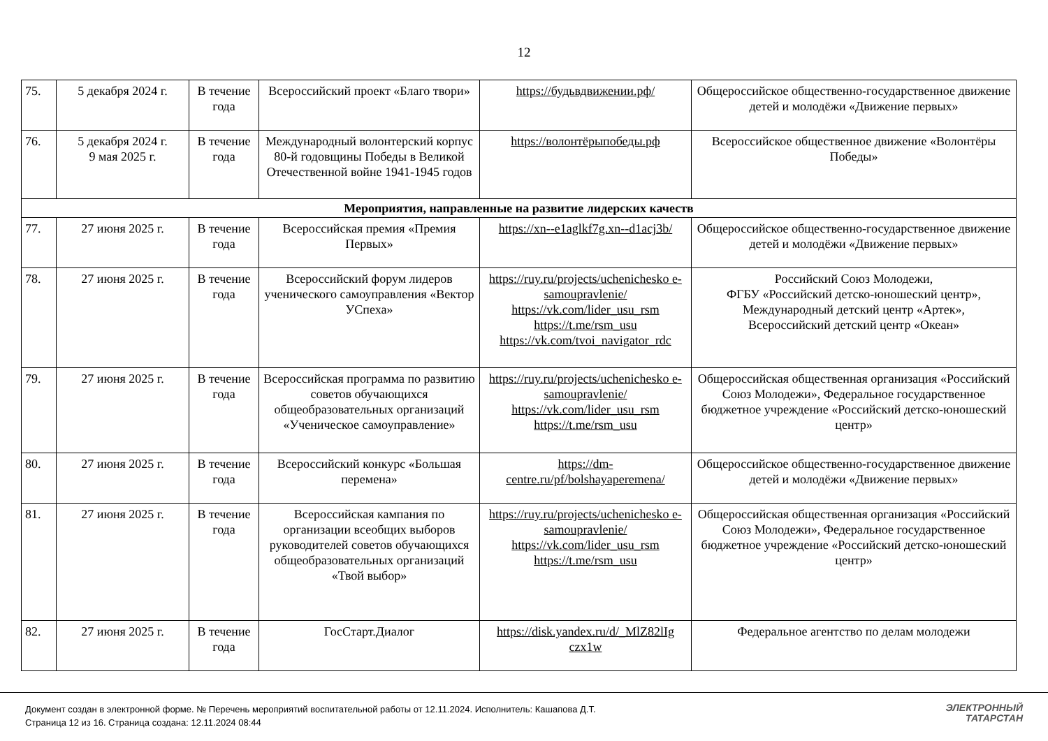12
| 75. | 5 декабря 2024 г. | В течение года | Всероссийский проект «Благо твори» | https://будьвдвижении.рф/ | Общероссийское общественно-государственное движение детей и молодёжи «Движение первых» |
| 76. | 5 декабря 2024 г. 9 мая 2025 г. | В течение года | Международный волонтерский корпус 80-й годовщины Победы в Великой Отечественной войне 1941-1945 годов | https://волонтёрыпобеды.рф | Всероссийское общественное движение «Волонтёры Победы» |
| Мероприятия, направленные на развитие лидерских качеств | | | | | |
| 77. | 27 июня 2025 г. | В течение года | Всероссийская премия «Премия Первых» | https://xn--e1aglkf7g.xn--d1acj3b/ | Общероссийское общественно-государственное движение детей и молодёжи «Движение первых» |
| 78. | 27 июня 2025 г. | В течение года | Всероссийский форум лидеров ученического самоуправления «Вектор УСпеха» | https://ruy.ru/projects/uchenichesko e-samoupravlenie/ https://vk.com/lider_usu_rsm https://t.me/rsm_usu https://vk.com/tvoi_navigator_rdc | Российский Союз Молодежи, ФГБУ «Российский детско-юношеский центр», Международный детский центр «Артек», Всероссийский детский центр «Океан» |
| 79. | 27 июня 2025 г. | В течение года | Всероссийская программа по развитию советов обучающихся общеобразовательных организаций «Ученическое самоуправление» | https://ruy.ru/projects/uchenichesko e-samoupravlenie/ https://vk.com/lider_usu_rsm https://t.me/rsm_usu | Общероссийская общественная организация «Российский Союз Молодежи», Федеральное государственное бюджетное учреждение «Российский детско-юношеский центр» |
| 80. | 27 июня 2025 г. | В течение года | Всероссийский конкурс «Большая перемена» | https://dm-centre.ru/pf/bolshayaperemena/ | Общероссийское общественно-государственное движение детей и молодёжи «Движение первых» |
| 81. | 27 июня 2025 г. | В течение года | Всероссийская кампания по организации всеобщих выборов руководителей советов обучающихся общеобразовательных организаций «Твой выбор» | https://ruy.ru/projects/uchenichesko e-samoupravlenie/ https://vk.com/lider_usu_rsm https://t.me/rsm_usu | Общероссийская общественная организация «Российский Союз Молодежи», Федеральное государственное бюджетное учреждение «Российский детско-юношеский центр» |
| 82. | 27 июня 2025 г. | В течение года | ГосСтарт.Диалог | https://disk.yandex.ru/d/_MlZ82lIg czx1w | Федеральное агентство по делам молодежи |
Документ создан в электронной форме. № Перечень мероприятий воспитательной работы от 12.11.2024. Исполнитель: Кашапова Д.Т.
Страница 12 из 16. Страница создана: 12.11.2024 08:44
ЭЛЕКТРОННЫЙ
ТАТАРСТАН